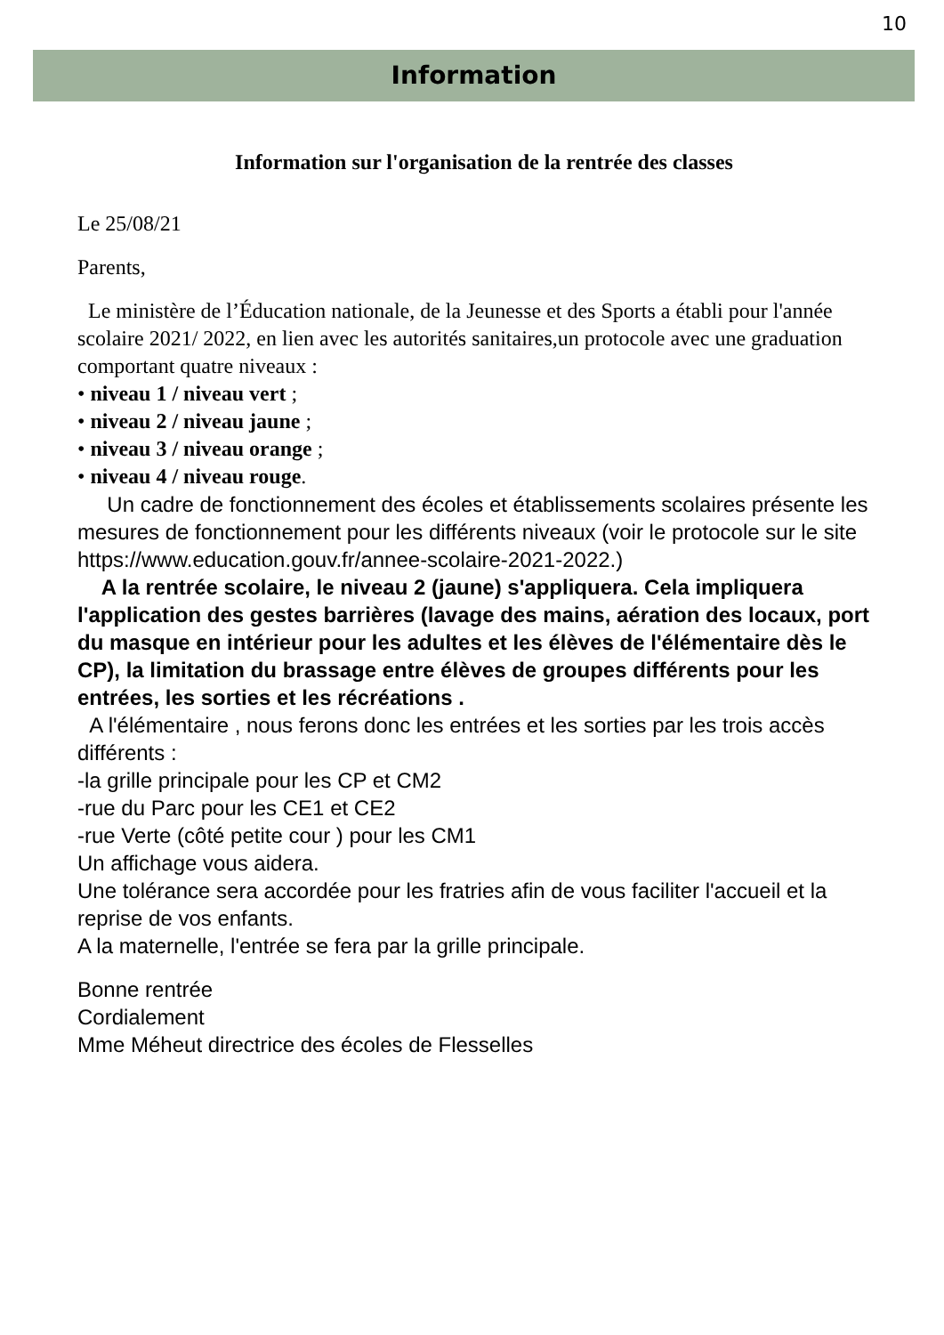10
Information
Information sur l'organisation de la rentrée des classes
Le 25/08/21
Parents,
Le ministère de l’Éducation nationale, de la Jeunesse et des Sports a établi pour l'année scolaire 2021/ 2022, en lien avec les autorités sanitaires,un protocole avec une graduation comportant quatre niveaux :
• niveau 1 / niveau vert ;
• niveau 2 / niveau jaune ;
• niveau 3 / niveau orange ;
• niveau 4 / niveau rouge.
Un cadre de fonctionnement des écoles et établissements scolaires présente les mesures de fonctionnement pour les différents niveaux (voir le protocole sur le site https://www.education.gouv.fr/annee-scolaire-2021-2022.)
A la rentrée scolaire, le niveau 2 (jaune) s'appliquera. Cela impliquera l'application des gestes barrières (lavage des mains, aération des locaux, port du masque en intérieur pour les adultes et les élèves de l'élémentaire dès le CP), la limitation du brassage entre élèves de groupes différents pour les entrées, les sorties et les récréations .
A l'élémentaire , nous ferons donc les entrées et les sorties par les trois accès différents :
-la grille principale pour les CP et CM2
-rue du Parc pour les CE1 et CE2
-rue Verte (côté petite cour ) pour les CM1
Un affichage vous aidera.
Une tolérance sera accordée pour les fratries afin de vous faciliter l'accueil et la reprise de vos enfants.
A la maternelle, l'entrée se fera par la grille principale.
Bonne rentrée
Cordialement
Mme Méheut directrice des écoles de Flesselles